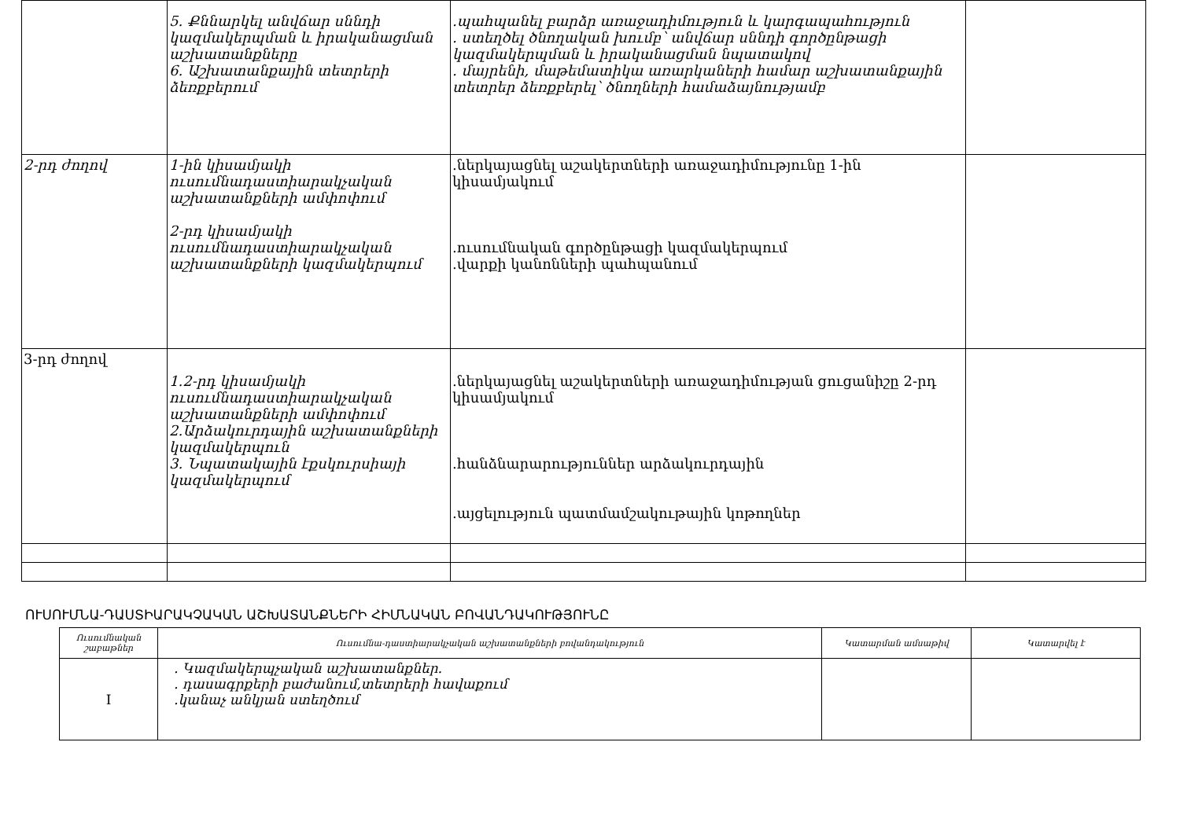| | 5. Քննարկել անվճար սննդի կազմակերպման և իրականացման աշխատանքները 6. Աշխատանքային տետրերի ձեռքբերում | .պահպանել բարձր առաջադիմություն և կարգապահություն . ստեղծել ծնողական խումբ՝ անվճար սննդի գործընթացի կազմակերպման և իրականացման նպատակով . մայրենի, մաթեմատիկա առարկաների համար աշխատանքային տետրեր ձեռքբերել՝ ծնողների համաձայնությամբ | |
| 2-րդ ժողով | 1-ին կիսամյակի ուսումնադաստիարակչական աշխատանքների ամփոփում 2-րդ կիսամյակի ուսումնադաստիարակչական աշխատանքների կազմակերպում | .ներկայացնել աշակերտների առաջադիմությունը 1-ին կիսամյակում .ուսումնական գործընթացի կազմակերպում .վարքի կանոնների պահպանում | |
| 3-րդ ժողով | 1.2-րդ կիսամյակի ուսումնադաստիարակչական աշխատանքների ամփոփում 2.Արձակուրդային աշխատանքների կազմակերպուն 3. Նպատակային էքսկուրսիայի կազմակերպում | .ներկայացնել աշակերտների առաջադիմության ցուցանիշը 2-րդ կիսամյակում .հանձնարարություններ արձակուրդային .այցելություն պատմամշակութային կոթողներ | |
ՈՒՍՈՒՄՆԱ-ԴԱՍՏԻԱՐԱԿՉԱԿԱՆ ԱՇԽԱՏԱՆՔՆԵՐԻ ՀԻՄՆԱԿԱՆ ԲՈՎԱՆԴԱԿՈՒԹՅՈՒՆԸ
| Ուսումնական շաբաթներ | Ուսումնա-դաստիարակչական աշխատանքների բովանդակություն | Կատարման ամսաթիվ | Կատարվել է |
| --- | --- | --- | --- |
| I | . Կազմակերպչական աշխատանքներ. . դասագրքերի բաժանում,տետրերի հավաքում .կանաչ անկյան ստեղծում | | |